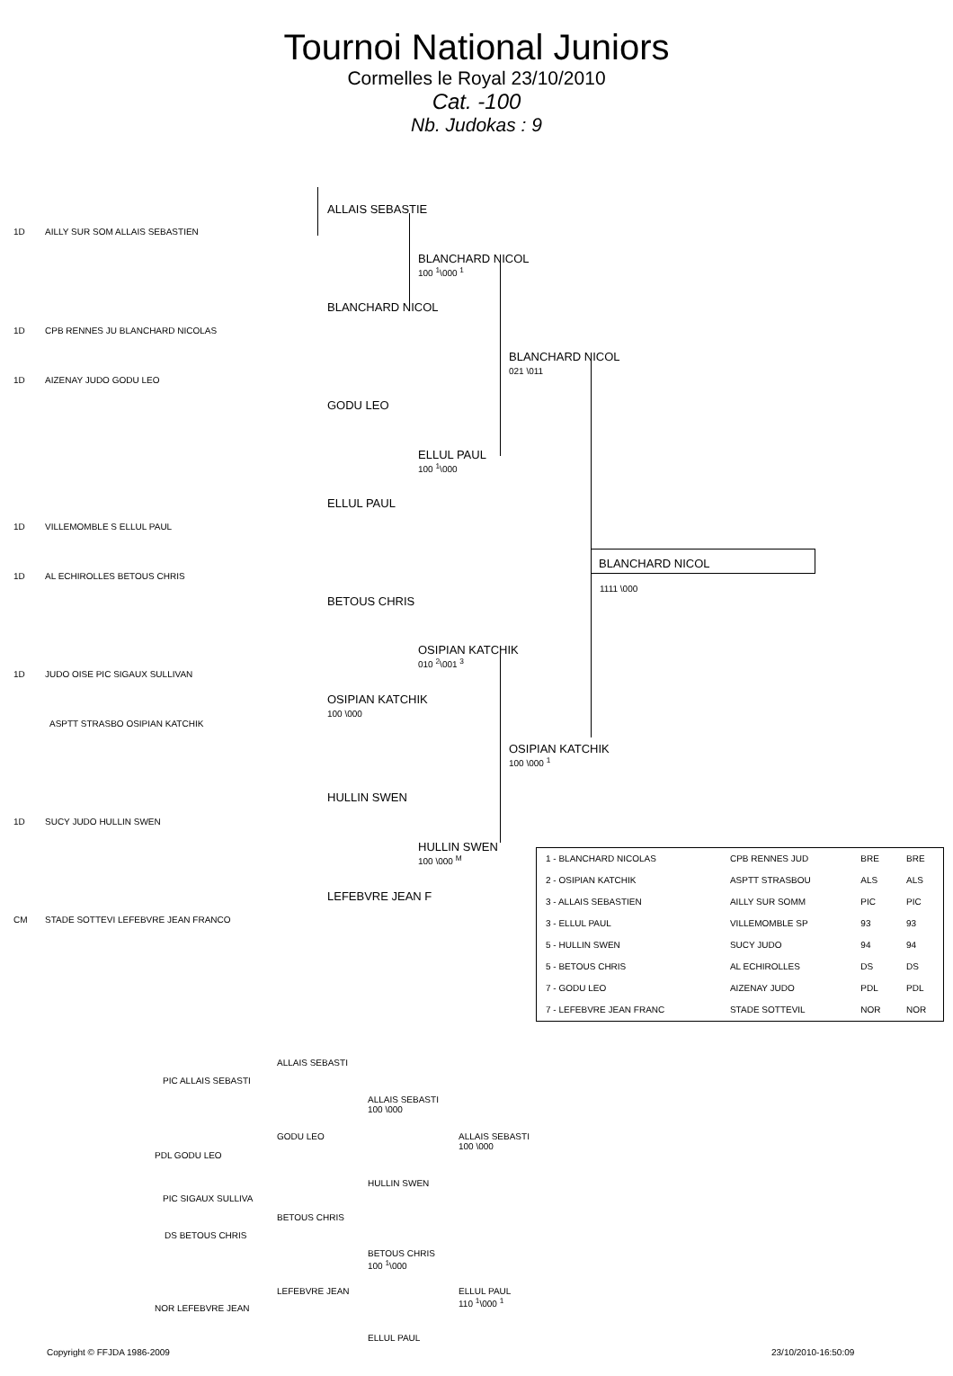Tournoi National Juniors
Cormelles le Royal 23/10/2010
Cat. -100
Nb. Judokas : 9
1D AILLY SUR SOM ALLAIS SEBASTIEN
1D CPB RENNES JU BLANCHARD NICOLAS
1D AIZENAY JUDO GODU LEO
1D VILLEMOMBLE S ELLUL PAUL
1D AL ECHIROLLES BETOUS CHRIS
1D JUDO OISE PIC SIGAUX SULLIVAN
ASPTT STRASBO OSIPIAN KATCHIK
1D SUCY JUDO HULLIN SWEN
CM STADE SOTTEVI LEFEBVRE JEAN FRANCO
ALLAIS SEBASTIE
BLANCHARD NICOL
GODU LEO
ELLUL PAUL
BETOUS CHRIS
OSIPIAN KATCHIK
100 \000
HULLIN SWEN
LEFEBVRE JEAN F
BLANCHARD NICOL
100 <sup>1</sup>\000 <sup>1</sup>
ELLUL PAUL
100 <sup>1</sup>\000
OSIPIAN KATCHIK
010 <sup>2</sup>\001 <sup>3</sup>
HULLIN SWEN
100 \000 <sup>M</sup>
BLANCHARD NICOL
021 \011
OSIPIAN KATCHIK
100 \000 <sup>1</sup>
BLANCHARD NICOL
1111 \000
| 1 - BLANCHARD NICOLAS | CPB RENNES JUD | BRE | BRE |
| 2 - OSIPIAN KATCHIK | ASPTT STRASBOU | ALS | ALS |
| 3 - ALLAIS SEBASTIEN | AILLY SUR SOMM | PIC | PIC |
| 3 - ELLUL PAUL | VILLEMOMBLE SP | 93 | 93 |
| 5 - HULLIN SWEN | SUCY JUDO | 94 | 94 |
| 5 - BETOUS CHRIS | AL ECHIROLLES | DS | DS |
| 7 - GODU LEO | AIZENAY JUDO | PDL | PDL |
| 7 - LEFEBVRE JEAN FRANC | STADE SOTTEVIL | NOR | NOR |
ALLAIS SEBASTI
PIC ALLAIS SEBASTI
ALLAIS SEBASTI
100 \000
GODU LEO
ALLAIS SEBASTI
100 \000
PDL GODU LEO
HULLIN SWEN
PIC SIGAUX SULLIVA
BETOUS CHRIS
DS BETOUS CHRIS
BETOUS CHRIS
100 <sup>1</sup>\000
LEFEBVRE JEAN
ELLUL PAUL
110 <sup>1</sup>\000 <sup>1</sup>
NOR LEFEBVRE JEAN
ELLUL PAUL
Copyright © FFJDA 1986-2009 23/10/2010-16:50:09